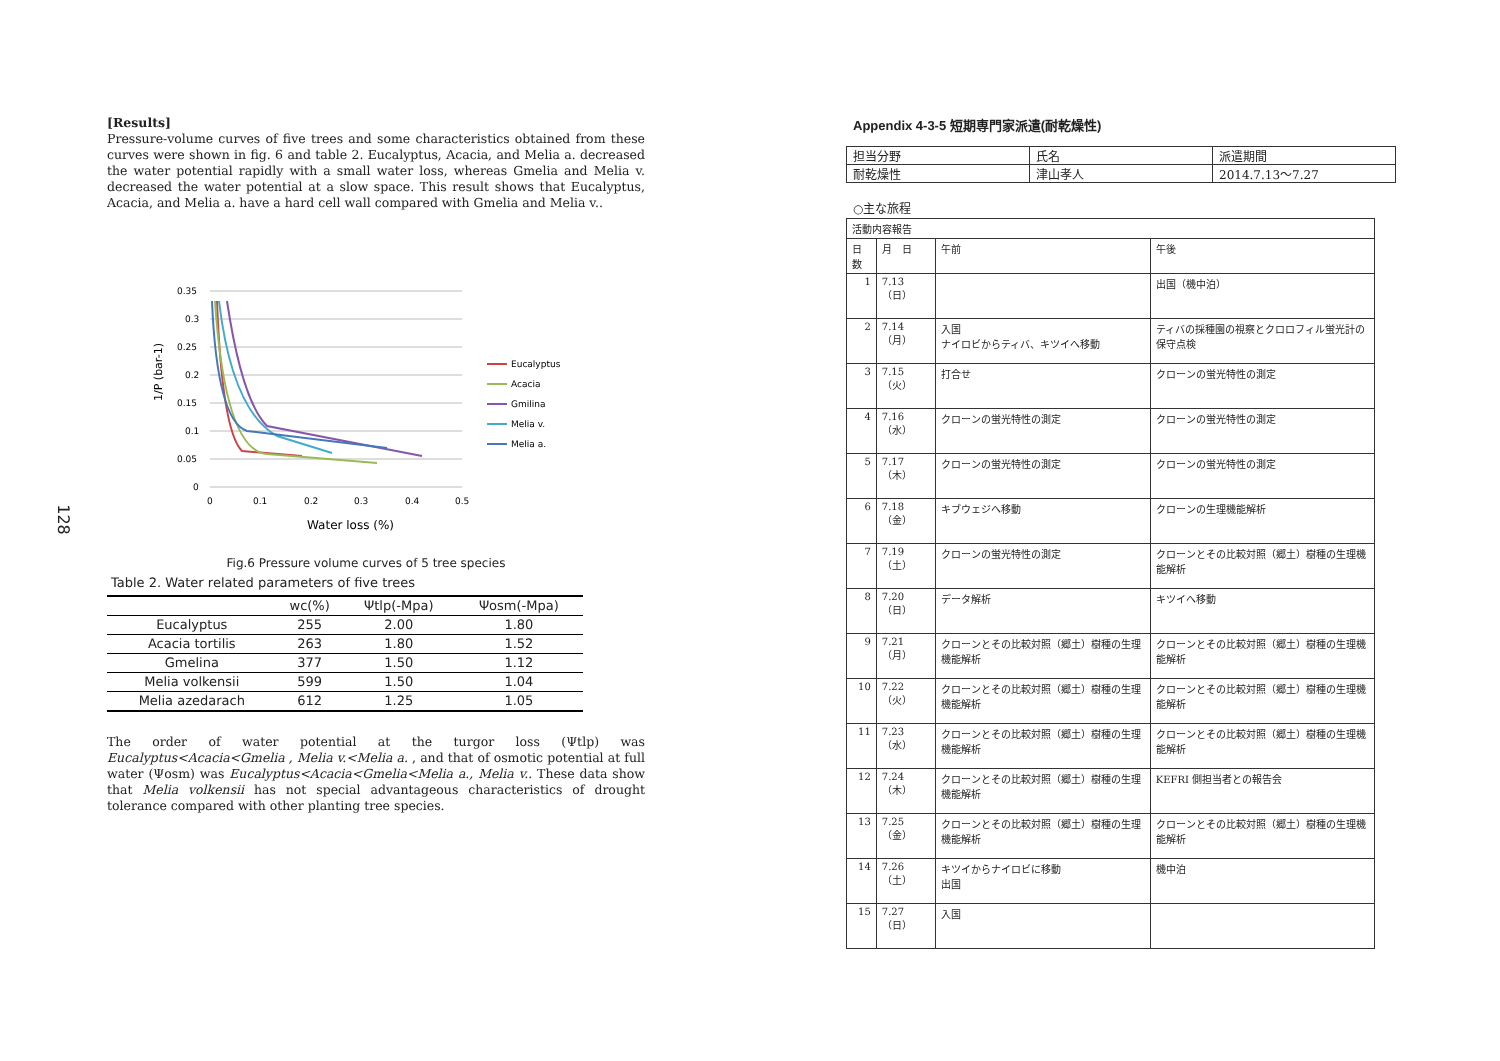128
[Results]
Pressure-volume curves of five trees and some characteristics obtained from these curves were shown in fig. 6 and table 2. Eucalyptus, Acacia, and Melia a. decreased the water potential rapidly with a small water loss, whereas Gmelia and Melia v. decreased the water potential at a slow space. This result shows that Eucalyptus, Acacia, and Melia a. have a hard cell wall compared with Gmelia and Melia v..
0.35
0.3
0.25
0.2
0.15
0.1
0.05
0
0
0.1
0.2
0.3
0.4
0.5
Water loss (%)
1/P (bar-1)
Eucalyptus
Acacia
Gmilina
Melia v.
Melia a.
Fig.6 Pressure volume curves of 5 tree species
Table 2. Water related parameters of five trees
| | wc(%) | Ψtlp(-Mpa) | Ψosm(-Mpa) |
| --- | --- | --- | --- |
| Eucalyptus | 255 | 2.00 | 1.80 |
| Acacia tortilis | 263 | 1.80 | 1.52 |
| Gmelina | 377 | 1.50 | 1.12 |
| Melia volkensii | 599 | 1.50 | 1.04 |
| Melia azedarach | 612 | 1.25 | 1.05 |
The order of water potential at the turgor loss (Ψtlp) was Eucalyptus<Acacia<Gmelia , Melia v.<Melia a. , and that of osmotic potential at full water (Ψosm) was Eucalyptus<Acacia<Gmelia<Melia a., Melia v.. These data show that Melia volkensii has not special advantageous characteristics of drought tolerance compared with other planting tree species.
Appendix 4-3-5 短期専門家派遣(耐乾燥性)
| 担当分野 | 氏名 | 派遣期間 |
| 耐乾燥性 | 津山孝人 | 2014.7.13～7.27 |
○主な旅程
| 活動内容報告 | | | |
| 日数 | 月 日 | 午前 | 午後 |
| 1 | 7.13（日） | | 出国（機中泊） |
| 2 | 7.14（月） | 入国 ナイロビからティバ、キツイへ移動 | ティバの採種園の視察とクロロフィル蛍光計の保守点検 |
| 3 | 7.15（火） | 打合せ | クローンの蛍光特性の測定 |
| 4 | 7.16（水） | クローンの蛍光特性の測定 | クローンの蛍光特性の測定 |
| 5 | 7.17（木） | クローンの蛍光特性の測定 | クローンの蛍光特性の測定 |
| 6 | 7.18（金） | キブウェジへ移動 | クローンの生理機能解析 |
| 7 | 7.19（土） | クローンの蛍光特性の測定 | クローンとその比較対照（郷土）樹種の生理機能解析 |
| 8 | 7.20（日） | データ解析 | キツイへ移動 |
| 9 | 7.21（月） | クローンとその比較対照（郷土）樹種の生理機能解析 | クローンとその比較対照（郷土）樹種の生理機能解析 |
| 10 | 7.22（火） | クローンとその比較対照（郷土）樹種の生理機能解析 | クローンとその比較対照（郷土）樹種の生理機能解析 |
| 11 | 7.23（水） | クローンとその比較対照（郷土）樹種の生理機能解析 | クローンとその比較対照（郷土）樹種の生理機能解析 |
| 12 | 7.24（木） | クローンとその比較対照（郷土）樹種の生理機能解析 | KEFRI 側担当者との報告会 |
| 13 | 7.25（金） | クローンとその比較対照（郷土）樹種の生理機能解析 | クローンとその比較対照（郷土）樹種の生理機能解析 |
| 14 | 7.26（土） | キツイからナイロビに移動 出国 | 機中泊 |
| 15 | 7.27（日） | 入国 | |